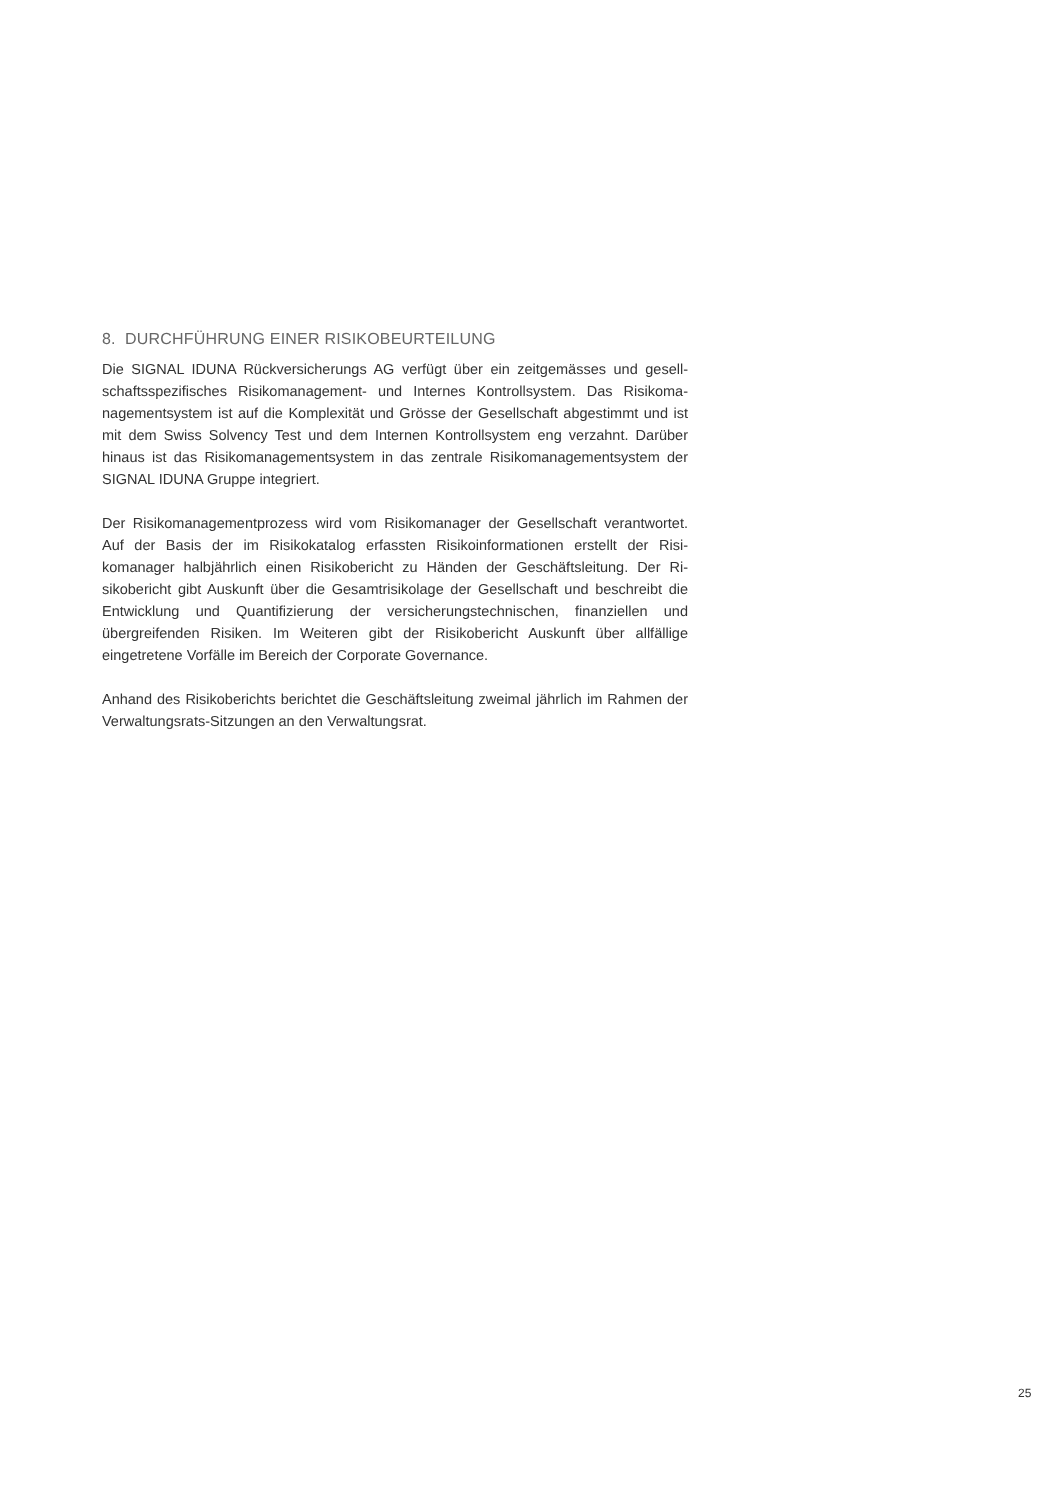8. DURCHFÜHRUNG EINER RISIKOBEURTEILUNG
Die SIGNAL IDUNA Rückversicherungs AG verfügt über ein zeitgemässes und gesell­schaftsspezifisches Risikomanagement- und Internes Kontrollsystem. Das Risikoma­nagementsystem ist auf die Komplexität und Grösse der Gesellschaft abgestimmt und ist mit dem Swiss Solvency Test und dem Internen Kontrollsystem eng verzahnt. Darüber hinaus ist das Risikomanagementsystem in das zentrale Risikomanagement­system der SIGNAL IDUNA Gruppe integriert.
Der Risikomanagementprozess wird vom Risikomanager der Gesellschaft verantwor­tet. Auf der Basis der im Risikokatalog erfassten Risikoinformationen erstellt der Risi­komanager halbjährlich einen Risikobericht zu Händen der Geschäftsleitung. Der Ri­sikobericht gibt Auskunft über die Gesamtrisikolage der Gesellschaft und beschreibt die Entwicklung und Quantifizierung der versicherungstechnischen, finanziellen und übergreifenden Risiken. Im Weiteren gibt der Risikobericht Auskunft über allfällige eingetretene Vorfälle im Bereich der Corporate Governance.
Anhand des Risikoberichts berichtet die Geschäftsleitung zweimal jährlich im Rah­men der Verwaltungsrats-Sitzungen an den Verwaltungsrat.
25